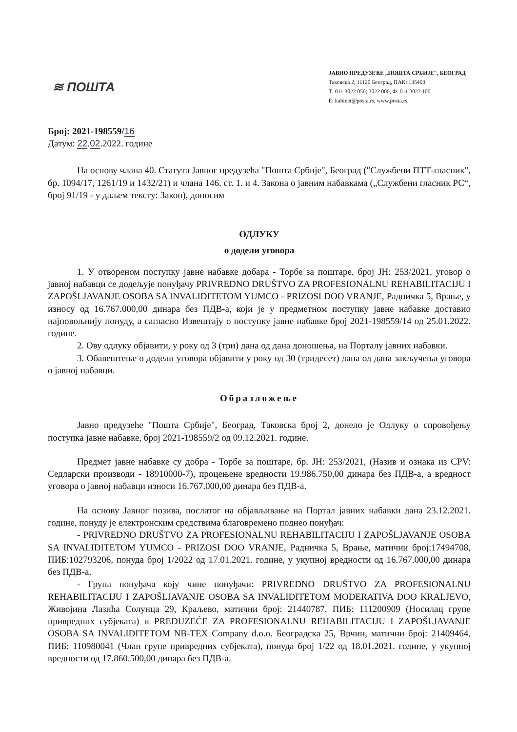≋ ПОШТА
ЈАВНО ПРЕДУЗЕЋЕ „ПОШТА СРБИЈЕ", БЕОГРАД
Таковска 2, 11120 Београд, ПАК: 135403
Т: 011 3022 050; 3022 000, Ф: 011 3022 100
E: kabinet@posta.rs, www.posta.rs
Број: 2021-198559/16
Датум: 22.02.2022. године
На основу члана 40. Статута Јавног предузећа "Пошта Србије", Београд ("Службени ПТТ-гласник", бр. 1094/17, 1261/19 и 1432/21) и члана 146. ст. 1. и 4. Закона о јавним набавкама („Службени гласник РС“, број 91/19 - у даљем тексту: Закон), доносим
ОДЛУКУ
о додели уговора
1. У отвореном поступку јавне набавке добара - Торбе за поштаре, број ЈН: 253/2021, уговор о јавној набавци се додељује понуђачу PRIVREDNO DRUŠTVO ZA PROFESIONALNU REHABILITACIJU I ZAPOŠLJAVANJE OSOBA SA INVALIDITETOM YUMCO - PRIZOSI DOO VRANJE, Радничка 5, Врање, у износу од 16.767.000,00 динара без ПДВ-а, који је у предметном поступку јавне набавке доставио најповољнију понуду, а сагласно Извештају о поступку јавне набавке број 2021-198559/14 од 25.01.2022. године.
2. Ову одлуку објавити, у року од 3 (три) дана од дана доношења, на Порталу јавних набавки.
3. Обавештење о додели уговора објавити у року од 30 (тридесет) дана од дана закључења уговора о јавној набавци.
Образложење
Јавно предузеће "Пошта Србије", Београд, Таковска број 2, донело је Одлуку о спровођењу поступка јавне набавке, број 2021-198559/2 од 09.12.2021. године.
Предмет јавне набавке су добра - Торбе за поштаре, бр. ЈН: 253/2021, (Назив и ознака из CPV: Седларски производи - 18910000-7), процењене вредности 19.986.750,00 динара без ПДВ-а, а вредност уговора о јавној набавци износи 16.767.000,00 динара без ПДВ-а.
На основу Јавног позива, послатог на објављивање на Портал јавних набавки дана 23.12.2021. године, понуду је електронским средствима благовремено поднео понуђач:
- PRIVREDNO DRUŠTVO ZA PROFESIONALNU REHABILITACIJU I ZAPOŠLJAVANJE OSOBA SA INVALIDITETOM YUMCO - PRIZOSI DOO VRANJE, Радничка 5, Врање, матични број:17494708, ПИБ:102793206, понуда број 1/2022 од 17.01.2021. године, у укупној вредности од 16.767.000,00 динара без ПДВ-а.
- Група понуђача коју чине понуђачи: PRIVREDNO DRUŠTVO ZA PROFESIONALNU REHABILITACIJU I ZAPOŠLJAVANJE OSOBA SA INVALIDITETOM MODERATIVA DOO KRALJEVO, Живојина Лазића Солунца 29, Краљево, матични број: 21440787, ПИБ: 111200909 (Носилац групе привредних субјеката) и PREDUZEĆE ZA PROFESIONALNU REHABILITACIJU I ZAPOŠLJAVANJE OSOBA SA INVALIDITETOM NB-TEX Company d.o.o. Београдска 25, Врчин, матични број: 21409464, ПИБ: 110980041 (Члан групе привредних субјеката), понуда број 1/22 од 18.01.2021. године, у укупној вредности од 17.860.500,00 динара без ПДВ-а.